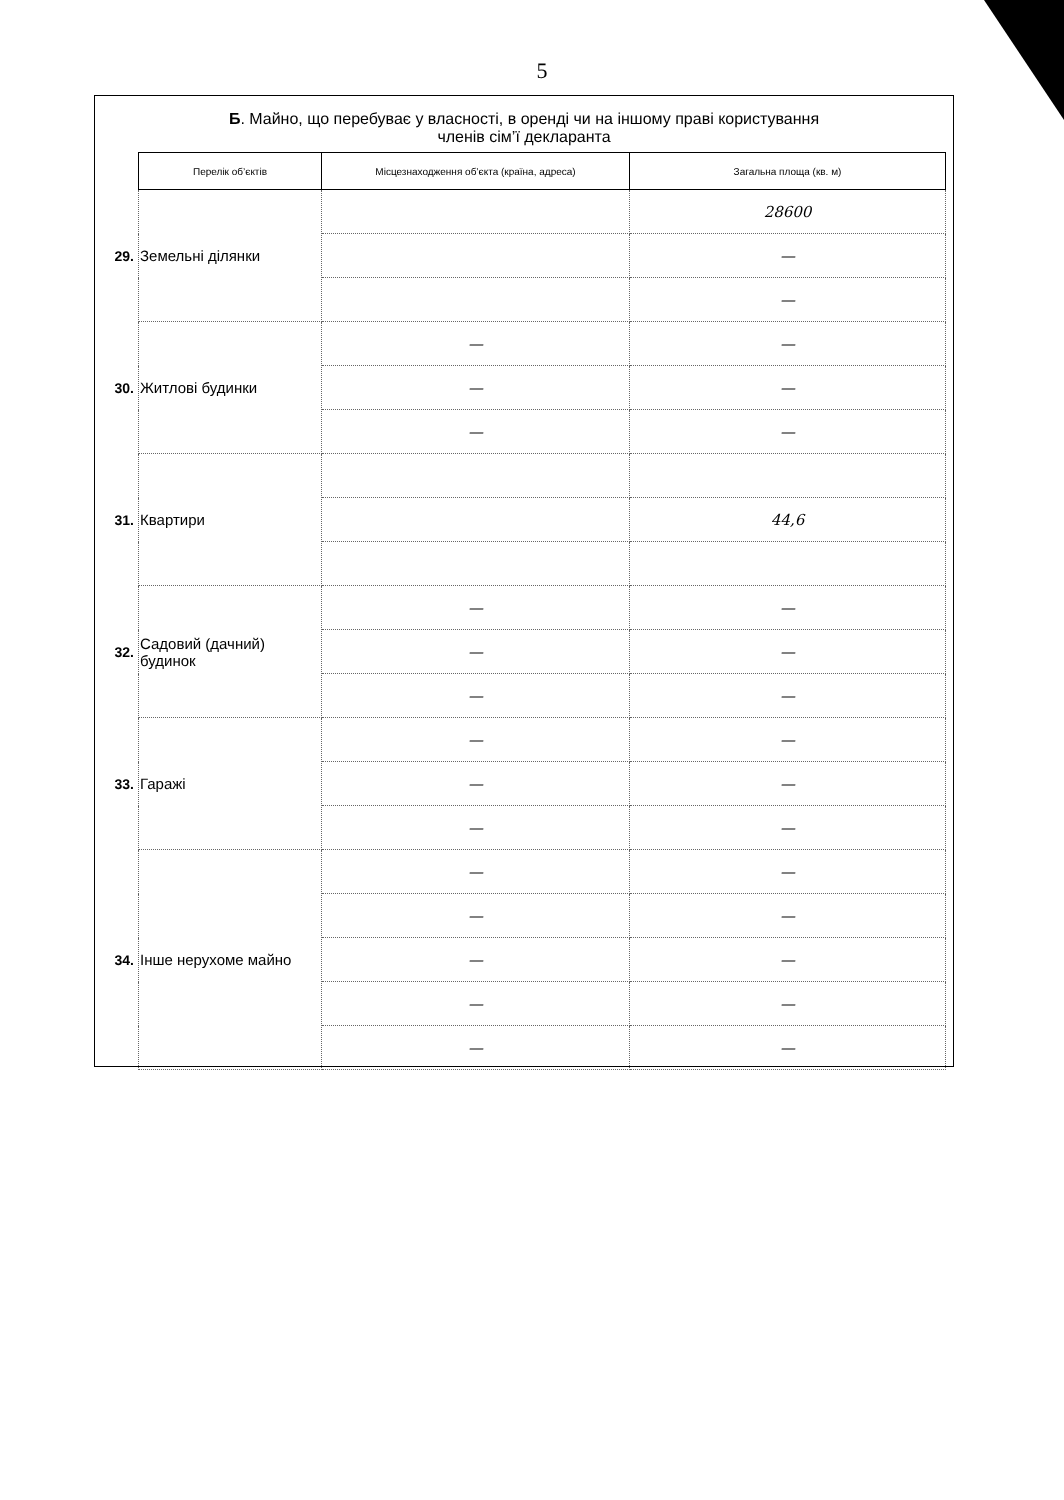5
Б. Майно, що перебуває у власності, в оренді чи на іншому праві користування
членів сім’ї декларанта
| | Перелік об’єктів | Місцезнаходження об’єкта (країна, адреса) | Загальна площа (кв. м) |
| --- | --- | --- | --- |
| 29. | Земельні ділянки | | 28600 |
| | | | — |
| | | | — |
| 30. | Житлові будинки | — | — |
| | | — | — |
| | | — | — |
| 31. | Квартири | | |
| | | | 44,6 |
| 32. | Садовий (дачний) будинок | — | — |
| | | — | — |
| | | — | — |
| 33. | Гаражі | — | — |
| | | — | — |
| | | — | — |
| 34. | Інше нерухоме майно | — | — |
| | | — | — |
| | | — | — |
| | | — | — |
| | | — | — |